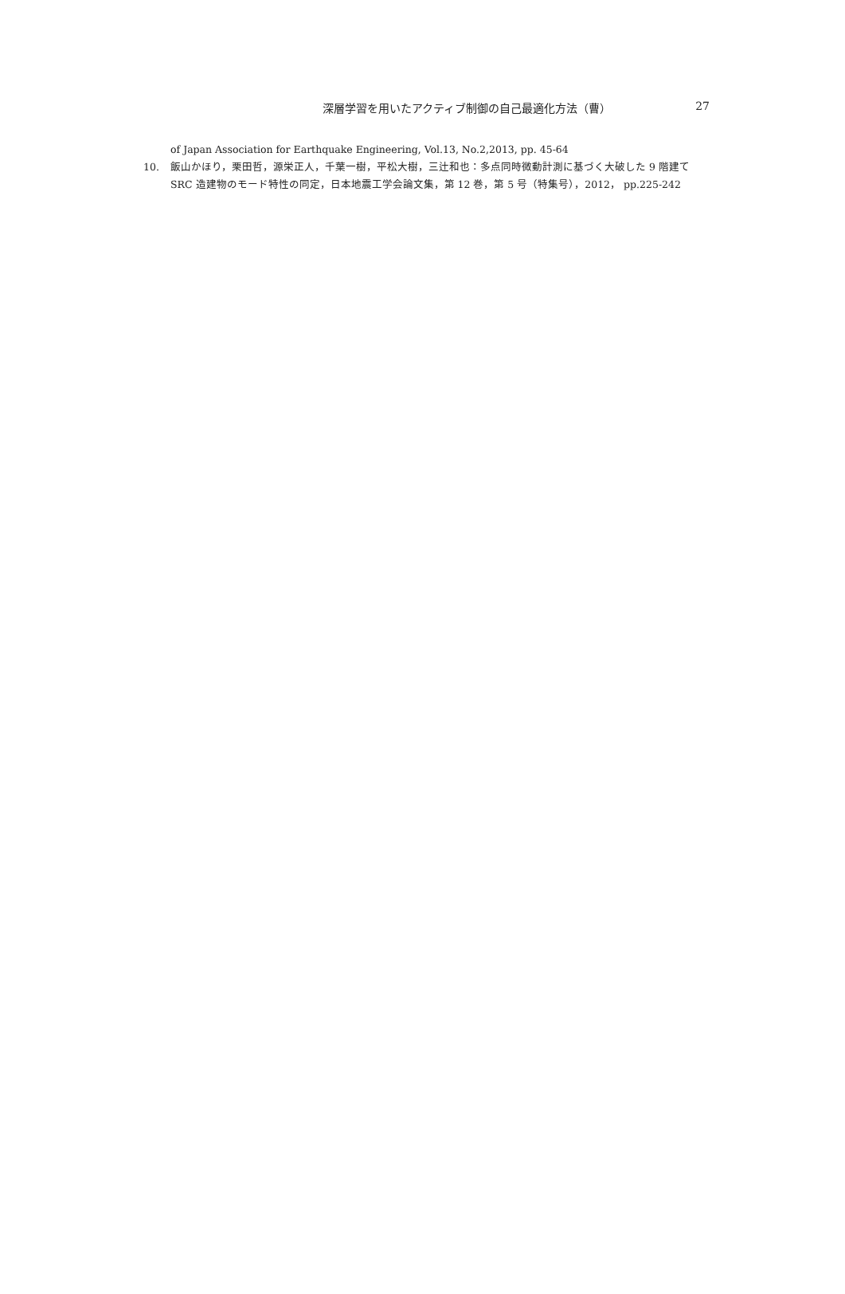深層学習を用いたアクティブ制御の自己最適化方法（曹）
27
of Japan Association for Earthquake Engineering, Vol.13, No.2,2013, pp. 45-64
10. 飯山かほり，栗田哲，源栄正人，千葉一樹，平松大樹，三辻和也：多点同時微動計測に基づく大破した 9 階建て SRC 造建物のモード特性の同定，日本地震工学会論文集，第 12 巻，第 5 号（特集号），2012， pp.225-242